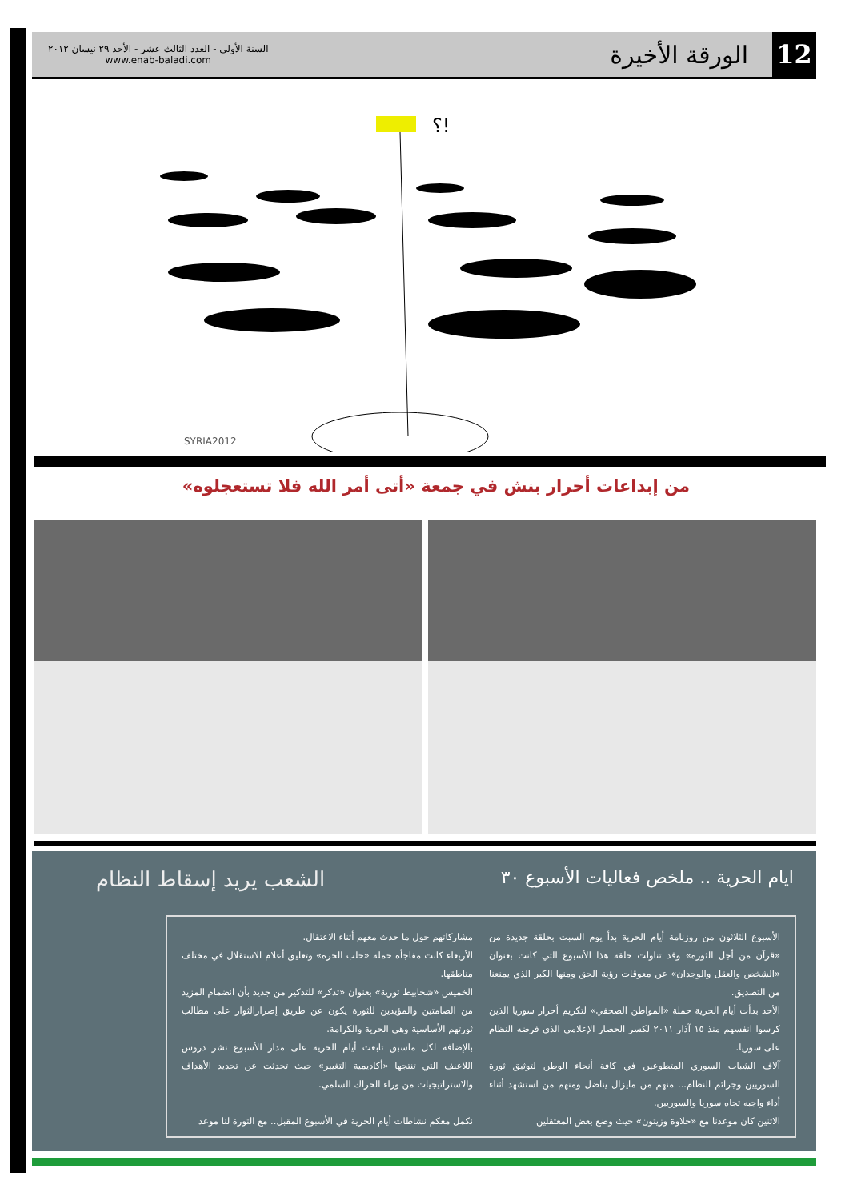12
الورقة الأخيرة
السنة الأولى - العدد الثالث عشر - الأحد ٢٩ نيسان ٢٠١٢
www.enab-baladi.com
؟!
SYRIA2012
من إبداعات أحرار بنش في جمعة «أتى أمر الله فلا تستعجلوه»
ايام الحرية .. ملخص فعاليات الأسبوع ٣٠
الشعب يريد إسقاط النظام
الأسبوع الثلاثون من روزنامة أيام الحرية بدأ يوم السبت بحلقة جديدة من «قرآن من أجل الثورة» وقد تناولت حلقة هذا الأسبوع التي كانت بعنوان «الشخص والعقل والوجدان» عن معوقات رؤية الحق ومنها الكبر الذي يمنعنا من التصديق.
الأحد بدأت أيام الحرية حملة «المواطن الصحفي» لتكريم أحرار سوريا الذين كرسوا انفسهم منذ ١٥ آذار ٢٠١١ لكسر الحصار الإعلامي الذي فرضه النظام على سوريا.
آلاف الشباب السوري المتطوعين في كافة أنحاء الوطن لتوثيق ثورة السوريين وجرائم النظام... منهم من مايزال يناضل ومنهم من استشهد أثناء أداء واجبه تجاه سوريا والسوريين.
الاثنين كان موعدنا مع «حلاوة وزيتون» حيث وضع بعض المعتقلين
مشاركاتهم حول ما حدث معهم أثناء الاعتقال.
الأربعاء كانت مفاجأة حملة «حلب الحرة» وتعليق أعلام الاستقلال في مختلف مناطقها.
الخميس «شخابيط ثورية» بعنوان «تذكر» للتذكير من جديد بأن انضمام المزيد من الصامتين والمؤيدين للثورة يكون عن طريق إصرارالثوار على مطالب ثورتهم الأساسية وهي الحرية والكرامة.
بالإضافة لكل ماسبق تابعت أيام الحرية على مدار الأسبوع نشر دروس اللاعنف التي تنتجها «أكاديمية التغيير» حيث تحدثت عن تحديد الأهداف والاستراتيجيات من وراء الحراك السلمي.
نكمل معكم نشاطات أيام الحرية في الأسبوع المقبل.. مع الثورة لنا موعد